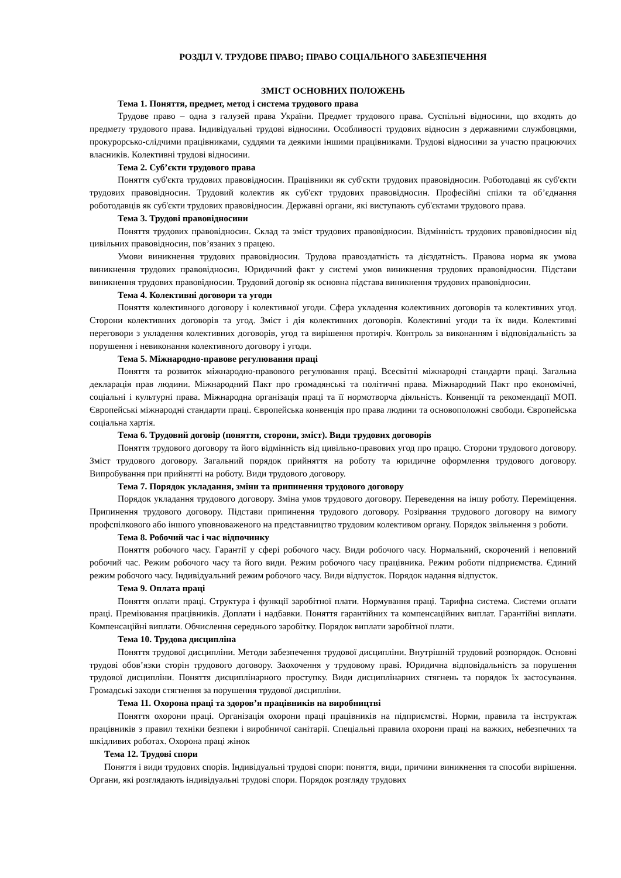РОЗДІЛ V. ТРУДОВЕ ПРАВО; ПРАВО СОЦІАЛЬНОГО ЗАБЕЗПЕЧЕННЯ
ЗМІСТ ОСНОВНИХ ПОЛОЖЕНЬ
Тема 1. Поняття, предмет, метод і система трудового права
Трудове право – одна з галузей права України. Предмет трудового права. Суспільні відносини, що входять до предмету трудового права. Індивідуальні трудові відносини. Особливості трудових відносин з державними службовцями, прокурорсько-слідчими працівниками, суддями та деякими іншими працівниками. Трудові відносини за участю працюючих власників. Колективні трудові відносини.
Тема 2. Суб’єкти трудового права
Поняття суб'єкта трудових правовідносин. Працівники як суб'єкти трудових правовідносин. Роботодавці як суб'єкти трудових правовідносин. Трудовий колектив як суб'єкт трудових правовідносин. Професійні спілки та об’єднання роботодавців як суб'єкти трудових правовідносин. Державні органи, які виступають суб'єктами трудового права.
Тема 3. Трудові правовідносини
Поняття трудових правовідносин. Склад та зміст трудових правовідносин. Відмінність трудових правовідносин від цивільних правовідносин, пов’язаних з працею.
Умови виникнення трудових правовідносин. Трудова правоздатність та дієздатність. Правова норма як умова виникнення трудових правовідносин. Юридичний факт у системі умов виникнення трудових правовідносин. Підстави виникнення трудових правовідносин. Трудовий договір як основна підстава виникнення трудових правовідносин.
Тема 4. Колективні договори та угоди
Поняття колективного договору і колективної угоди. Сфера укладення колективних договорів та колективних угод. Сторони колективних договорів та угод. Зміст і дія колективних договорів. Колективні угоди та їх види. Колективні переговори з укладення колективних договорів, угод та вирішення протиріч. Контроль за виконанням і відповідальність за порушення і невиконання колективного договору і угоди.
Тема 5. Міжнародно-правове регулювання праці
Поняття та розвиток міжнародно-правового регулювання праці. Всесвітні міжнародні стандарти праці. Загальна декларація прав людини. Міжнародний Пакт про громадянські та політичні права. Міжнародний Пакт про економічні, соціальні і культурні права. Міжнародна організація праці та її нормотворча діяльність. Конвенції та рекомендації МОП. Європейські міжнародні стандарти праці. Європейська конвенція про права людини та основоположні свободи. Європейська соціальна хартія.
Тема 6. Трудовий договір (поняття, сторони, зміст). Види трудових договорів
Поняття трудового договору та його відмінність від цивільно-правових угод про працю. Сторони трудового договору. Зміст трудового договору. Загальний порядок прийняття на роботу та юридичне оформлення трудового договору. Випробування при прийнятті на роботу. Види трудового договору.
Тема 7. Порядок укладання, зміни та припинення трудового договору
Порядок укладання трудового договору. Зміна умов трудового договору. Переведення на іншу роботу. Переміщення. Припинення трудового договору. Підстави припинення трудового договору. Розірвання трудового договору на вимогу профспілкового або іншого уповноваженого на представництво трудовим колективом органу. Порядок звільнення з роботи.
Тема 8. Робочий час і час відпочинку
Поняття робочого часу. Гарантії у сфері робочого часу. Види робочого часу. Нормальний, скорочений і неповний робочий час. Режим робочого часу та його види. Режим робочого часу працівника. Режим роботи підприємства. Єдиний режим робочого часу. Індивідуальний режим робочого часу. Види відпусток. Порядок надання відпусток.
Тема 9. Оплата праці
Поняття оплати праці. Структура і функції заробітної плати. Нормування праці. Тарифна система. Системи оплати праці. Преміювання працівників. Доплати і надбавки. Поняття гарантійних та компенсаційних виплат. Гарантійні виплати. Компенсаційні виплати. Обчислення середнього заробітку. Порядок виплати заробітної плати.
Тема 10. Трудова дисципліна
Поняття трудової дисципліни. Методи забезпечення трудової дисципліни. Внутрішній трудовий розпорядок. Основні трудові обов’язки сторін трудового договору. Заохочення у трудовому праві. Юридична відповідальність за порушення трудової дисципліни. Поняття дисциплінарного проступку. Види дисциплінарних стягнень та порядок їх застосування. Громадські заходи стягнення за порушення трудової дисципліни.
Тема 11. Охорона праці та здоров’я працівників на виробництві
Поняття охорони праці. Організація охорони праці працівників на підприємстві. Норми, правила та інструктаж працівників з правил техніки безпеки і виробничої санітарії. Спеціальні правила охорони праці на важких, небезпечних та шкідливих роботах. Охорона праці жінок
Тема 12. Трудові спори
Поняття і види трудових спорів. Індивідуальні трудові спори: поняття, види, причини виникнення та способи вирішення. Органи, які розглядають індивідуальні трудові спори. Порядок розгляду трудових